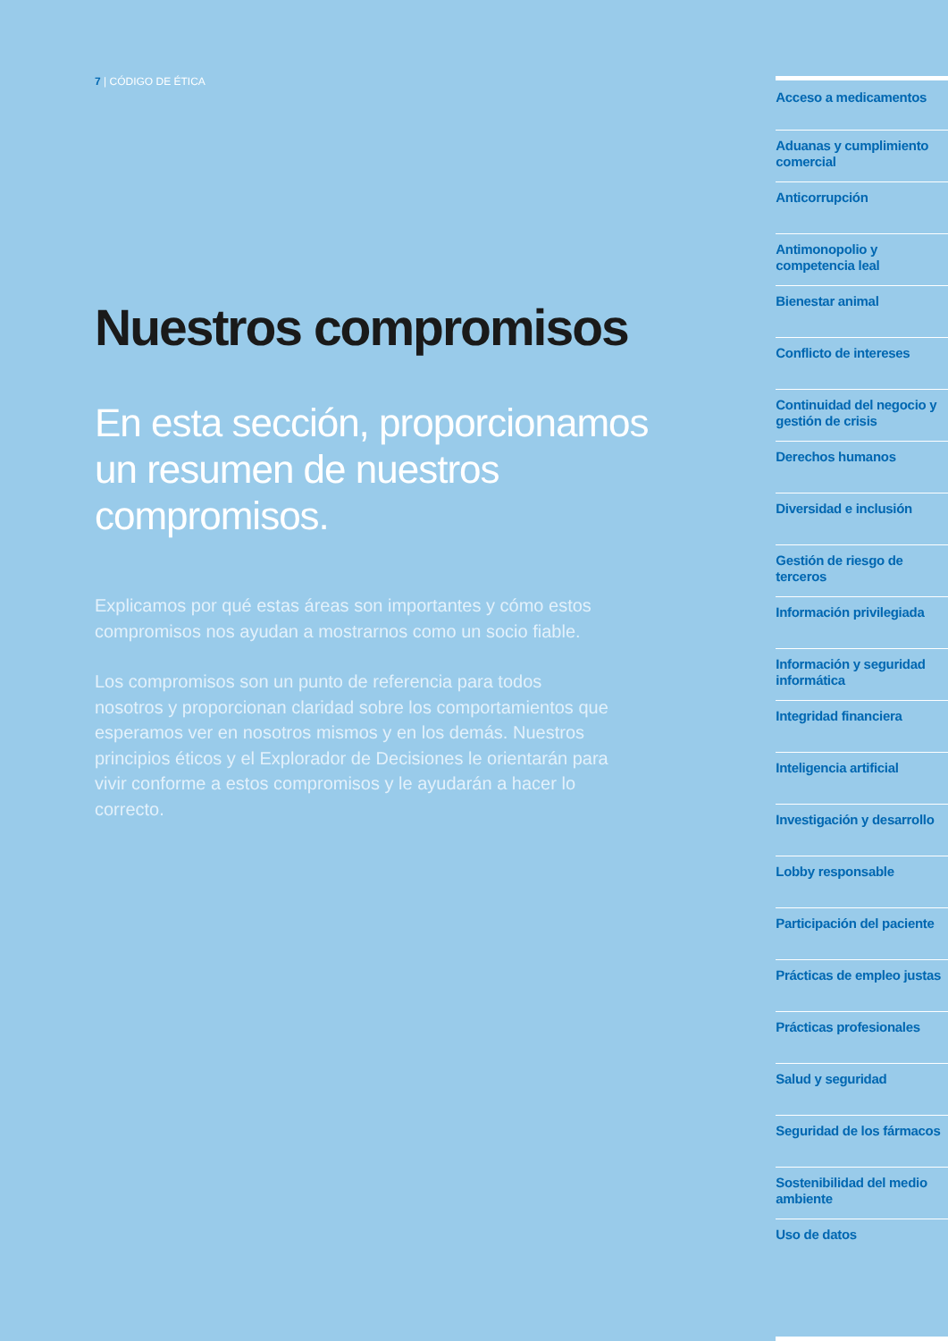7 | CÓDIGO DE ÉTICA
Nuestros compromisos
En esta sección, proporcionamos un resumen de nuestros compromisos.
Explicamos por qué estas áreas son importantes y cómo estos compromisos nos ayudan a mostrarnos como un socio fiable.
Los compromisos son un punto de referencia para todos nosotros y proporcionan claridad sobre los comportamientos que esperamos ver en nosotros mismos y en los demás. Nuestros principios éticos y el Explorador de Decisiones le orientarán para vivir conforme a estos compromisos y le ayudarán a hacer lo correcto.
Acceso a medicamentos
Aduanas y cumplimiento comercial
Anticorrupción
Antimonopolio y competencia leal
Bienestar animal
Conflicto de intereses
Continuidad del negocio y gestión de crisis
Derechos humanos
Diversidad e inclusión
Gestión de riesgo de terceros
Información privilegiada
Información y seguridad informática
Integridad financiera
Inteligencia artificial
Investigación y desarrollo
Lobby responsable
Participación del paciente
Prácticas de empleo justas
Prácticas profesionales
Salud y seguridad
Seguridad de los fármacos
Sostenibilidad del medio ambiente
Uso de datos